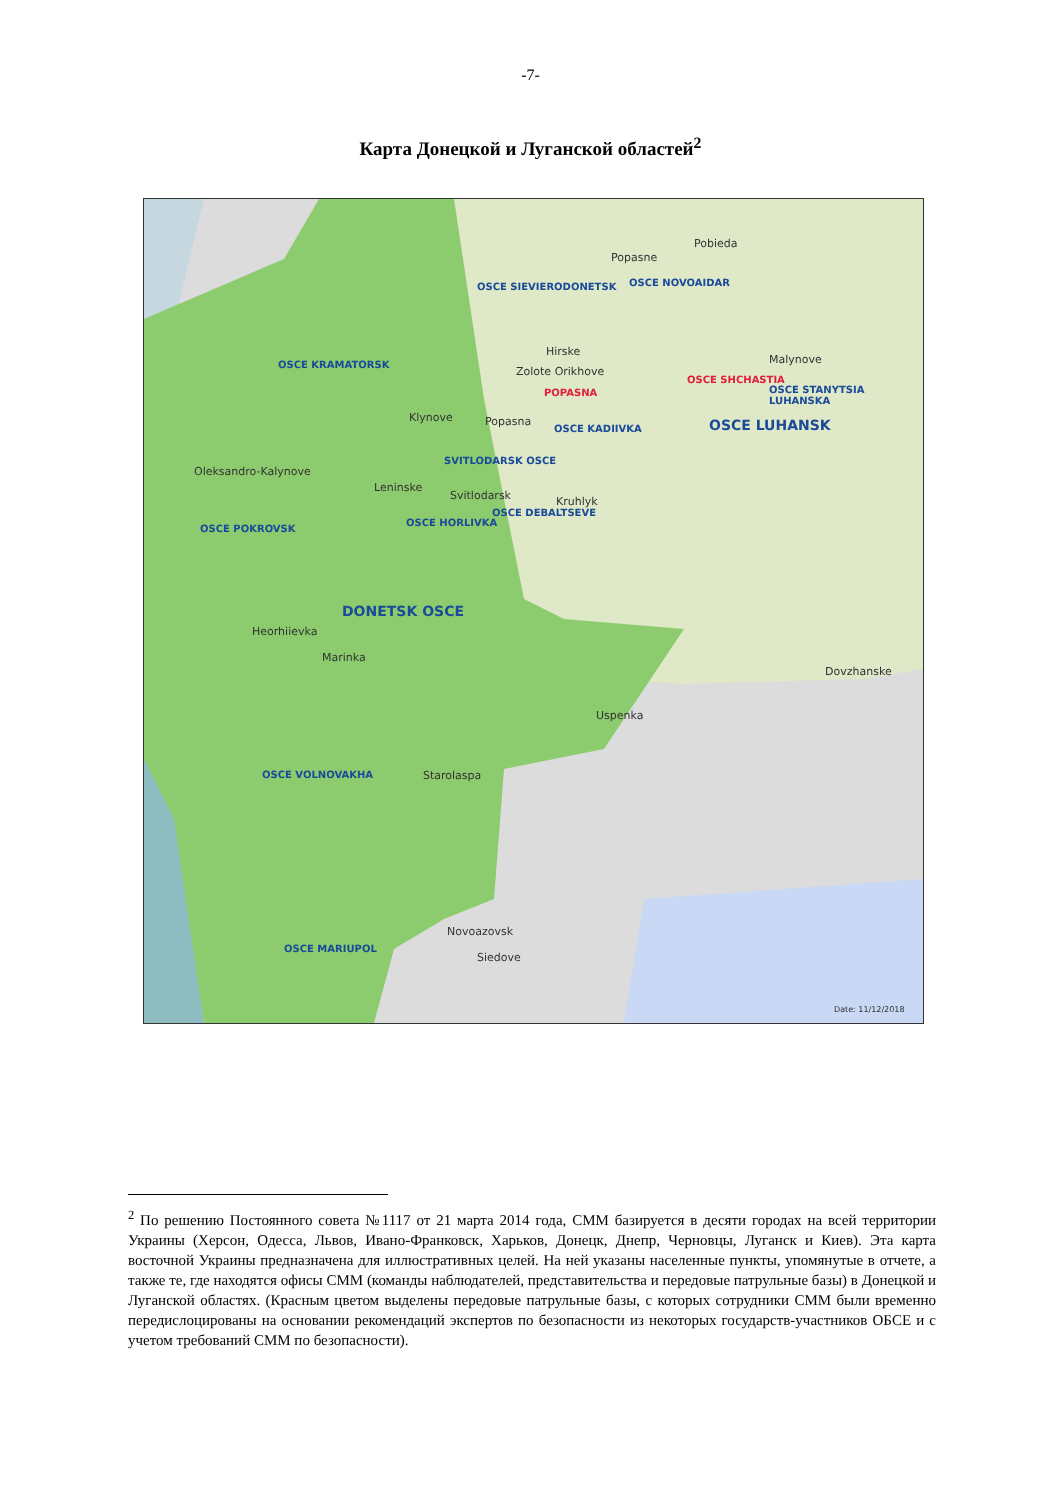-7-
Карта Донецкой и Луганской областей<sup>2</sup>
Pobieda
Popasne
OSCE NOVOAIDAR OSCE SIEVIERODONETSK
Hirske
Zolote Orikhove
POPASNA
Malynove
OSCE SHCHASTIA
OSCE STANYTSIA LUHANSKA
OSCE KRAMATORSK
Klynove Popasna
OSCE KADIIVKA OSCE LUHANSK
SVITLODARSK OSCE
Oleksandro-Kalynove
Leninske
Svitlodarsk Kruhlyk
OSCE DEBALTSEVE
OSCE HORLIVKA
OSCE POKROVSK
DONETSK OSCE
Heorhiievka
Marinka
Dovzhanske
Uspenka
OSCE VOLNOVAKHA Starolaspa
Novoazovsk
OSCE MARIUPOL
Siedove
Date: 11/12/2018
<sup>2</sup> По решению Постоянного совета №1117 от 21 марта 2014 года, СММ базируется в десяти городах на всей территории Украины (Херсон, Одесса, Львов, Ивано-Франковск, Харьков, Донецк, Днепр, Черновцы, Луганск и Киев). Эта карта восточной Украины предназначена для иллюстративных целей. На ней указаны населенные пункты, упомянутые в отчете, а также те, где находятся офисы СММ (команды наблюдателей, представительства и передовые патрульные базы) в Донецкой и Луганской областях. (Красным цветом выделены передовые патрульные базы, с которых сотрудники СММ были временно передислоцированы на основании рекомендаций экспертов по безопасности из некоторых государств-участников ОБСЕ и с учетом требований СММ по безопасности).